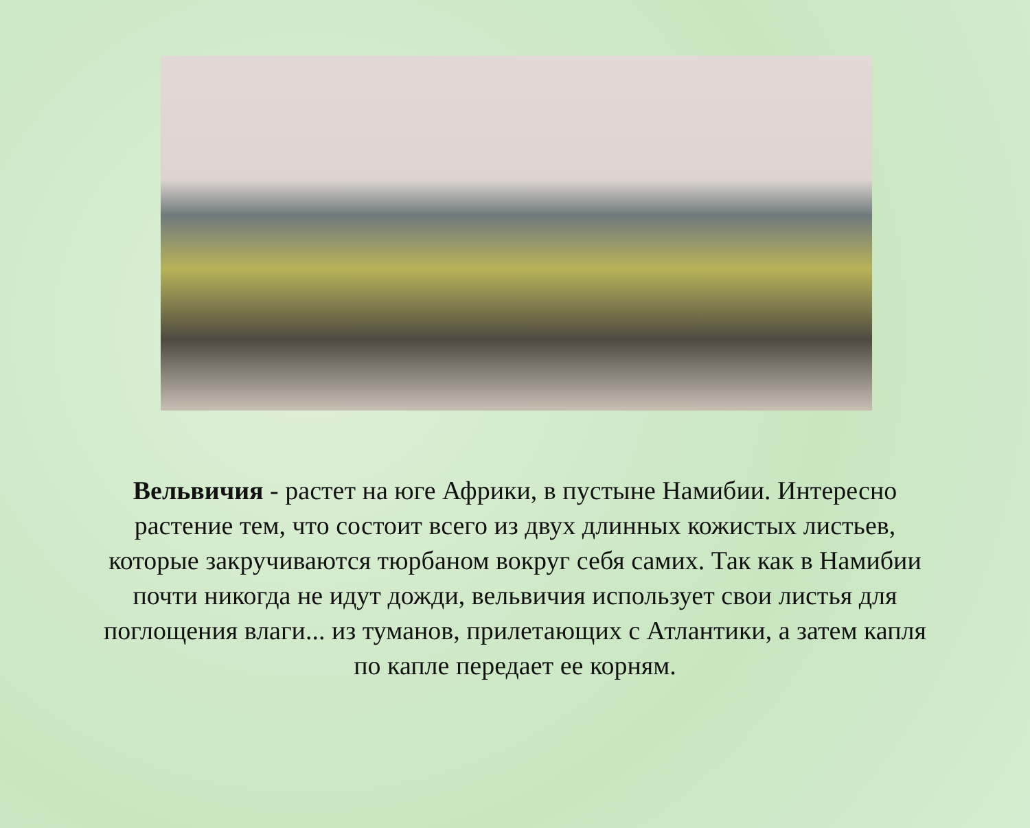Вельвичия - растет на юге Африки, в пустыне Намибии. Интересно растение тем, что состоит всего из двух длинных кожистых листьев, которые закручиваются тюрбаном вокруг себя самих. Так как в Намибии почти никогда не идут дожди, вельвичия использует свои листья для поглощения влаги... из туманов, прилетающих с Атлантики, а затем капля по капле передает ее корням.